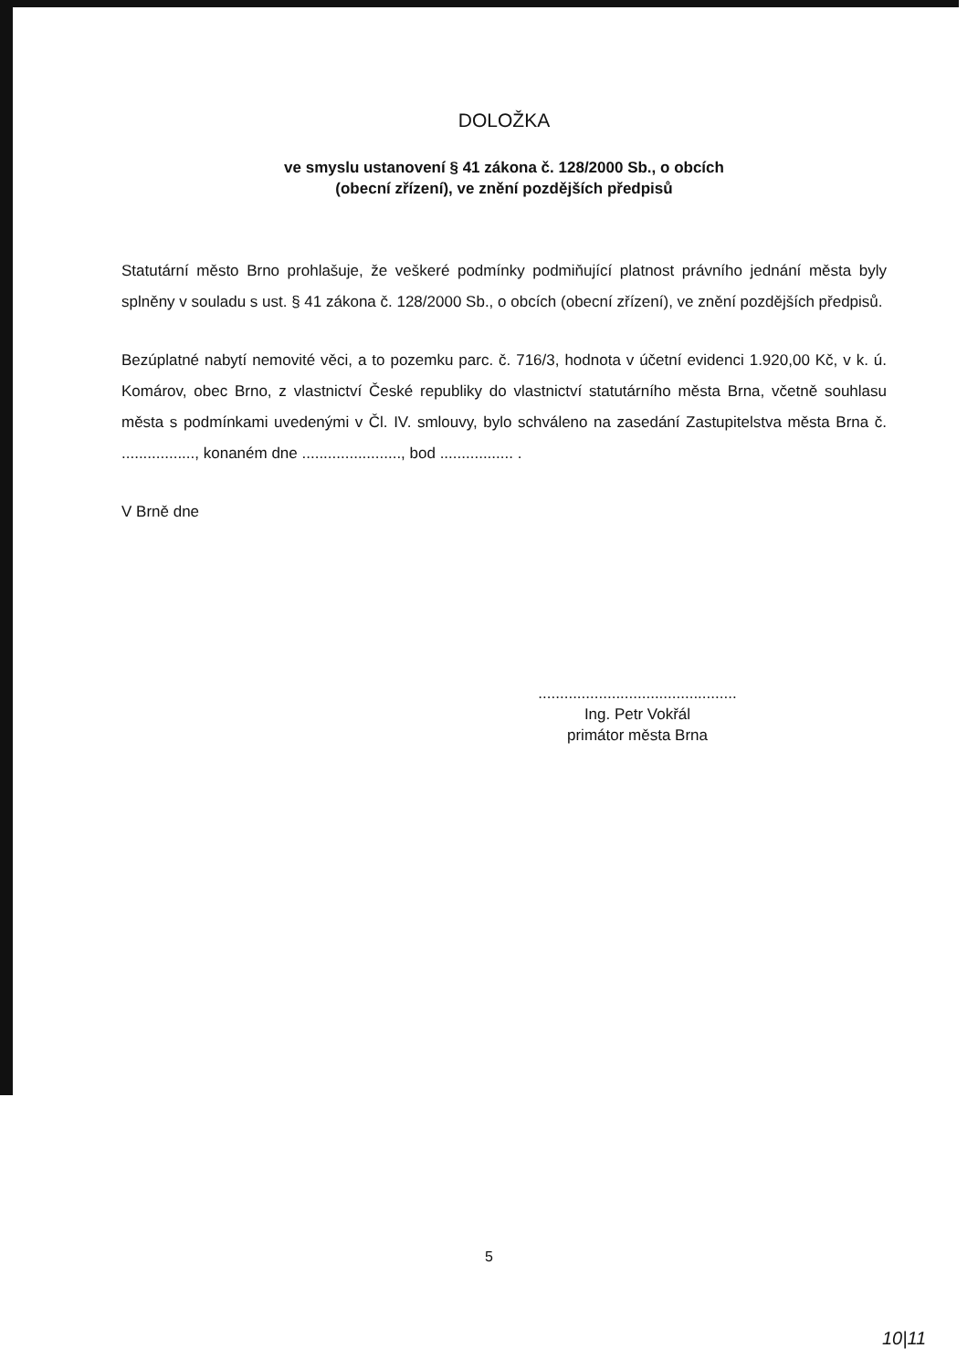DOLOŽKA
ve smyslu ustanovení § 41 zákona č. 128/2000 Sb., o obcích
(obecní zřízení), ve znění pozdějších předpisů
Statutární město Brno prohlašuje, že veškeré podmínky podmiňující platnost právního jednání města byly splněny v souladu s ust. § 41 zákona č. 128/2000 Sb., o obcích (obecní zřízení), ve znění pozdějších předpisů.
Bezúplatné nabytí nemovité věci, a to pozemku parc. č. 716/3, hodnota v účetní evidenci 1.920,00 Kč, v k. ú. Komárov, obec Brno, z vlastnictví České republiky do vlastnictví statutárního města Brna, včetně souhlasu města s podmínkami uvedenými v Čl. IV. smlouvy, bylo schváleno na zasedání Zastupitelstva města Brna č. ................., konaném dne ......................., bod ................. .
V Brně dne
..............................................
Ing. Petr Vokřál
primátor města Brna
5
10|11